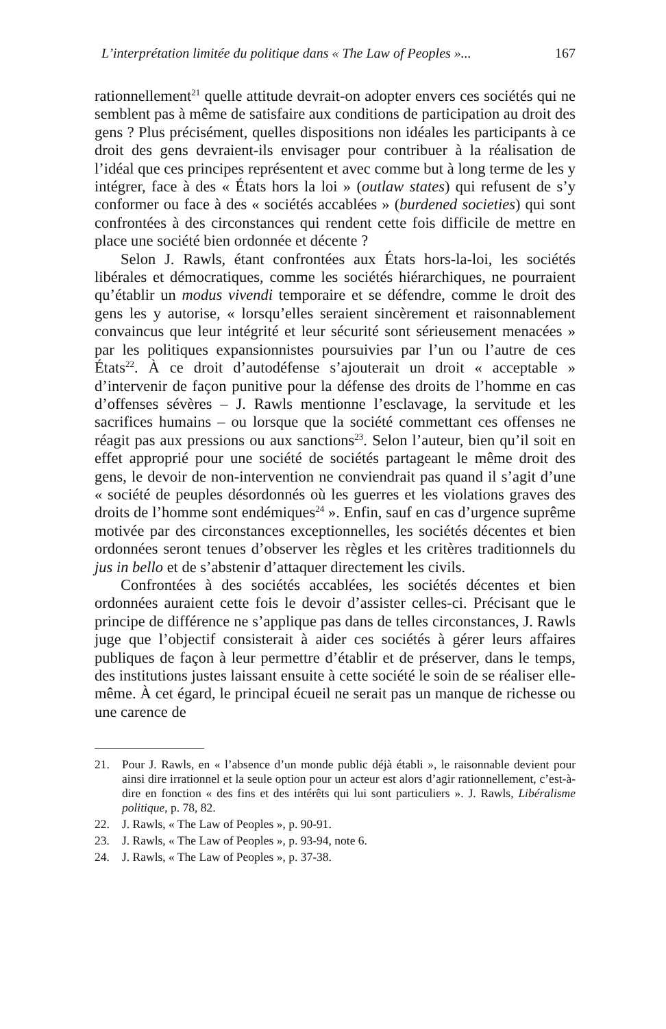L’interprétation limitée du politique dans « The Law of Peoples »... 167
rationnellement<sup>21</sup> quelle attitude devrait-on adopter envers ces sociétés qui ne semblent pas à même de satisfaire aux conditions de participation au droit des gens ? Plus précisément, quelles dispositions non idéales les participants à ce droit des gens devraient-ils envisager pour contribuer à la réalisation de l’idéal que ces principes représentent et avec comme but à long terme de les y intégrer, face à des « États hors la loi » (outlaw states) qui refusent de s’y conformer ou face à des « sociétés accablées » (burdened societies) qui sont confrontées à des circonstances qui rendent cette fois difficile de mettre en place une société bien ordonnée et décente ?
Selon J. Rawls, étant confrontées aux États hors-la-loi, les sociétés libérales et démocratiques, comme les sociétés hiérarchiques, ne pourraient qu’établir un modus vivendi temporaire et se défendre, comme le droit des gens les y autorise, « lorsqu’elles seraient sincèrement et raisonnablement convaincus que leur intégrité et leur sécurité sont sérieusement menacées » par les politiques expansionnistes poursuivies par l’un ou l’autre de ces États<sup>22</sup>. À ce droit d’autodéfense s’ajouterait un droit « acceptable » d’intervenir de façon punitive pour la défense des droits de l’homme en cas d’offenses sévères – J. Rawls mentionne l’esclavage, la servitude et les sacrifices humains – ou lorsque que la société commettant ces offenses ne réagit pas aux pressions ou aux sanctions<sup>23</sup>. Selon l’auteur, bien qu’il soit en effet approprié pour une société de sociétés partageant le même droit des gens, le devoir de non-intervention ne conviendrait pas quand il s’agit d’une « société de peuples désordonnés où les guerres et les violations graves des droits de l’homme sont endémiques<sup>24</sup> ». Enfin, sauf en cas d’urgence suprême motivée par des circonstances exceptionnelles, les sociétés décentes et bien ordonnées seront tenues d’observer les règles et les critères traditionnels du jus in bello et de s’abstenir d’attaquer directement les civils.
Confrontées à des sociétés accablées, les sociétés décentes et bien ordonnées auraient cette fois le devoir d’assister celles-ci. Précisant que le principe de différence ne s’applique pas dans de telles circonstances, J. Rawls juge que l’objectif consisterait à aider ces sociétés à gérer leurs affaires publiques de façon à leur permettre d’établir et de préserver, dans le temps, des institutions justes laissant ensuite à cette société le soin de se réaliser elle-même. À cet égard, le principal écueil ne serait pas un manque de richesse ou une carence de
21. Pour J. Rawls, en « l’absence d’un monde public déjà établi », le raisonnable devient pour ainsi dire irrationnel et la seule option pour un acteur est alors d’agir rationnellement, c’est-à-dire en fonction « des fins et des intérêts qui lui sont particuliers ». J. Rawls, Libéralisme politique, p. 78, 82.
22. J. Rawls, « The Law of Peoples », p. 90-91.
23. J. Rawls, « The Law of Peoples », p. 93-94, note 6.
24. J. Rawls, « The Law of Peoples », p. 37-38.